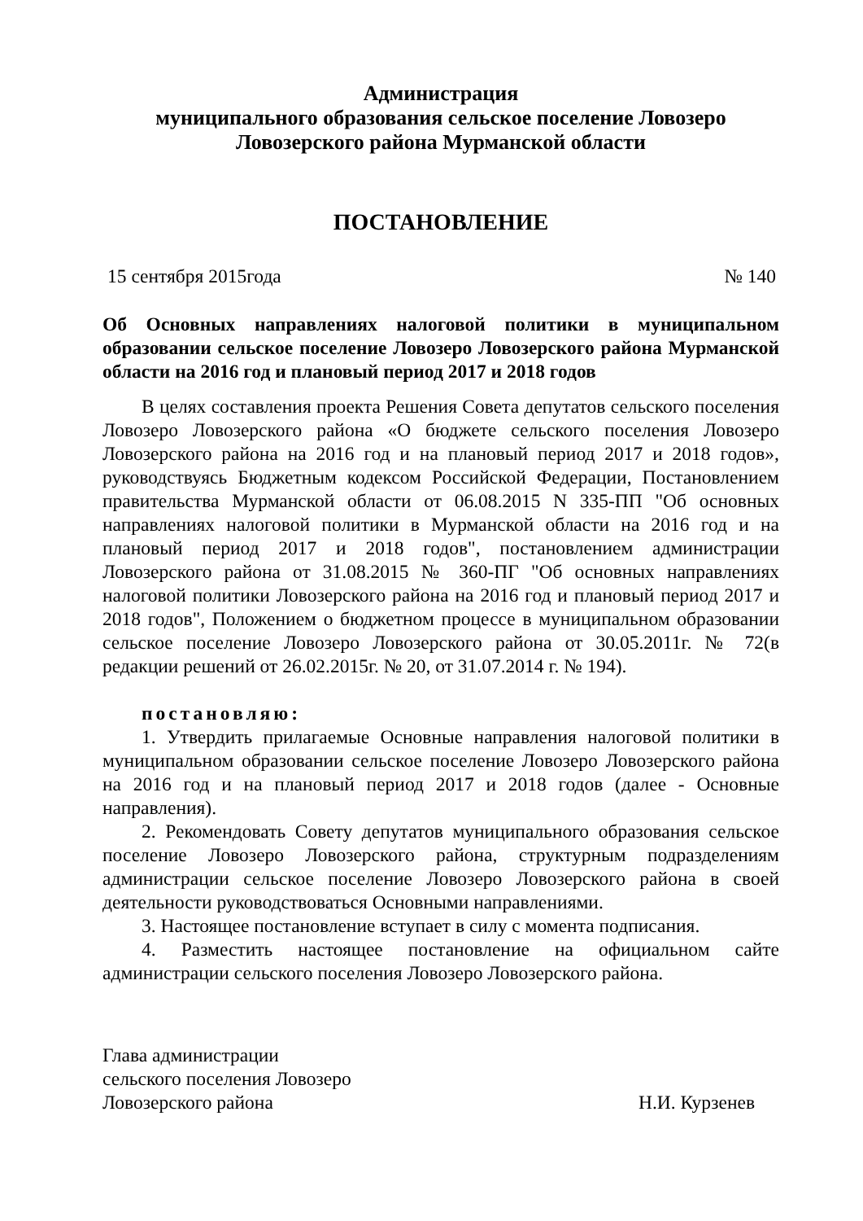Администрация
муниципального образования сельское поселение Ловозеро
Ловозерского района Мурманской области
ПОСТАНОВЛЕНИЕ
15 сентября 2015года № 140
Об Основных направлениях налоговой политики в муниципальном образовании сельское поселение Ловозеро Ловозерского района Мурманской области на 2016 год и плановый период 2017 и 2018 годов
В целях составления проекта Решения Совета депутатов сельского поселения Ловозеро Ловозерского района «О бюджете сельского поселения Ловозеро Ловозерского района на 2016 год и на плановый период 2017 и 2018 годов», руководствуясь Бюджетным кодексом Российской Федерации, Постановлением правительства Мурманской области от 06.08.2015 N 335-ПП "Об основных направлениях налоговой политики в Мурманской области на 2016 год и на плановый период 2017 и 2018 годов", постановлением администрации Ловозерского района от 31.08.2015 № 360-ПГ "Об основных направлениях налоговой политики Ловозерского района на 2016 год и плановый период 2017 и 2018 годов", Положением о бюджетном процессе в муниципальном образовании сельское поселение Ловозеро Ловозерского района от 30.05.2011г. № 72(в редакции решений от 26.02.2015г. № 20, от 31.07.2014 г. № 194).
постановляю:
1. Утвердить прилагаемые Основные направления налоговой политики в муниципальном образовании сельское поселение Ловозеро Ловозерского района на 2016 год и на плановый период 2017 и 2018 годов (далее - Основные направления).
2. Рекомендовать Совету депутатов муниципального образования сельское поселение Ловозеро Ловозерского района, структурным подразделениям администрации сельское поселение Ловозеро Ловозерского района в своей деятельности руководствоваться Основными направлениями.
3. Настоящее постановление вступает в силу с момента подписания.
4. Разместить настоящее постановление на официальном сайте администрации сельского поселения Ловозеро Ловозерского района.
Глава администрации
сельского поселения Ловозеро
Ловозерского района Н.И. Курзенев